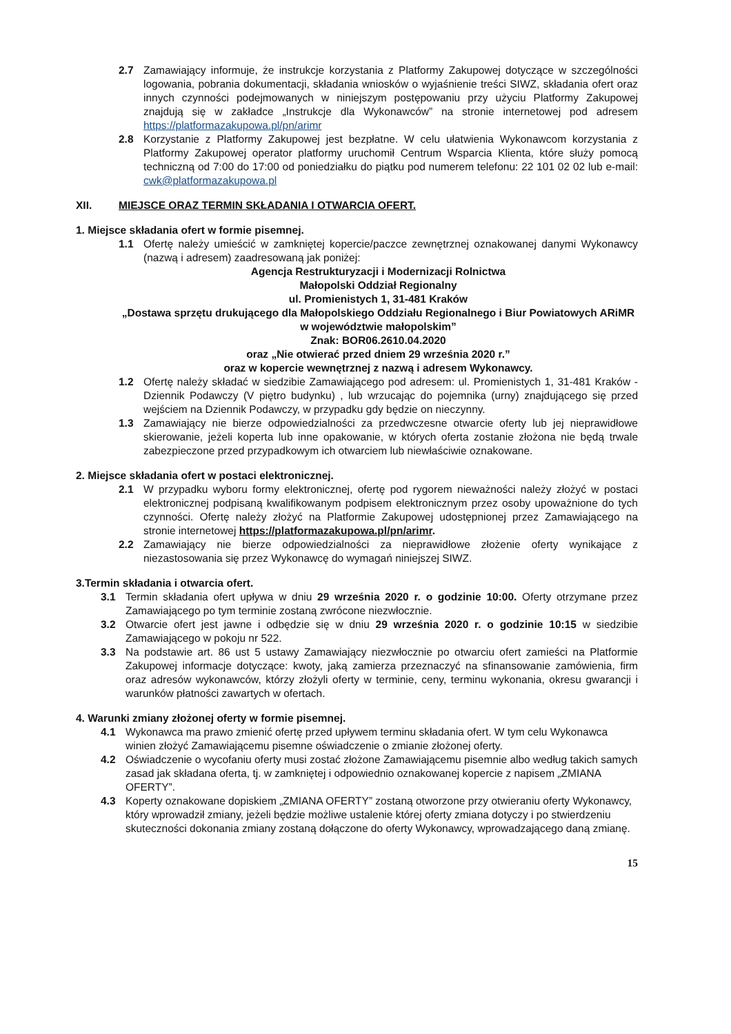2.7 Zamawiający informuje, że instrukcje korzystania z Platformy Zakupowej dotyczące w szczególności logowania, pobrania dokumentacji, składania wniosków o wyjaśnienie treści SIWZ, składania ofert oraz innych czynności podejmowanych w niniejszym postępowaniu przy użyciu Platformy Zakupowej znajdują się w zakładce „Instrukcje dla Wykonawców” na stronie internetowej pod adresem https://platformazakupowa.pl/pn/arimr
2.8 Korzystanie z Platformy Zakupowej jest bezpłatne. W celu ułatwienia Wykonawcom korzystania z Platformy Zakupowej operator platformy uruchomił Centrum Wsparcia Klienta, które służy pomocą techniczną od 7:00 do 17:00 od poniedziałku do piątku pod numerem telefonu: 22 101 02 02 lub e-mail: cwk@platformazakupowa.pl
XII. MIEJSCE ORAZ TERMIN SKŁADANIA I OTWARCIA OFERT.
1. Miejsce składania ofert w formie pisemnej.
1.1 Ofertę należy umieścić w zamkniętej kopercie/paczce zewnętrznej oznakowanej danymi Wykonawcy (nazwą i adresem) zaadresowaną jak poniżej:
Agencja Restrukturyzacji i Modernizacji Rolnictwa
Małopolski Oddział Regionalny
ul. Promienistych 1, 31-481 Kraków
„Dostawa sprzętu drukującego dla Małopolskiego Oddziału Regionalnego i Biur Powiatowych ARiMR w województwie małopolskim”
Znak: BOR06.2610.04.2020
oraz „Nie otwierać przed dniem 29 września 2020 r.”
oraz w kopercie wewnętrznej z nazwą i adresem Wykonawcy.
1.2 Ofertę należy składać w siedzibie Zamawiającego pod adresem: ul. Promienistych 1, 31-481 Kraków - Dziennik Podawczy (V piętro budynku) , lub wrzucając do pojemnika (urny) znajdującego się przed wejściem na Dziennik Podawczy, w przypadku gdy będzie on nieczynny.
1.3 Zamawiający nie bierze odpowiedzialności za przedwczesne otwarcie oferty lub jej nieprawidłowe skierowanie, jeżeli koperta lub inne opakowanie, w których oferta zostanie złożona nie będą trwale zabezpieczone przed przypadkowym ich otwarciem lub niewłaściwie oznakowane.
2. Miejsce składania ofert w postaci elektronicznej.
2.1 W przypadku wyboru formy elektronicznej, ofertę pod rygorem nieważności należy złożyć w postaci elektronicznej podpisaną kwalifikowanym podpisem elektronicznym przez osoby upoważnione do tych czynności. Ofertę należy złożyć na Platformie Zakupowej udostępnionej przez Zamawiającego na stronie internetowej https://platformazakupowa.pl/pn/arimr.
2.2 Zamawiający nie bierze odpowiedzialności za nieprawidłowe złożenie oferty wynikające z niezastosowania się przez Wykonawcę do wymagań niniejszej SIWZ.
3.Termin składania i otwarcia ofert.
3.1 Termin składania ofert upływa w dniu 29 września 2020 r. o godzinie 10:00. Oferty otrzymane przez Zamawiającego po tym terminie zostaną zwrócone niezwłocznie.
3.2 Otwarcie ofert jest jawne i odbędzie się w dniu 29 września 2020 r. o godzinie 10:15 w siedzibie Zamawiającego w pokoju nr 522.
3.3 Na podstawie art. 86 ust 5 ustawy Zamawiający niezwłocznie po otwarciu ofert zamieści na Platformie Zakupowej informacje dotyczące: kwoty, jaką zamierza przeznaczyć na sfinansowanie zamówienia, firm oraz adresów wykonawców, którzy złożyli oferty w terminie, ceny, terminu wykonania, okresu gwarancji i warunków płatności zawartych w ofertach.
4. Warunki zmiany złożonej oferty w formie pisemnej.
4.1 Wykonawca ma prawo zmienić ofertę przed upływem terminu składania ofert. W tym celu Wykonawca winien złożyć Zamawiającemu pisemne oświadczenie o zmianie złożonej oferty.
4.2 Oświadczenie o wycofaniu oferty musi zostać złożone Zamawiającemu pisemnie albo według takich samych zasad jak składana oferta, tj. w zamkniętej i odpowiednio oznakowanej kopercie z napisem „ZMIANA OFERTY”.
4.3 Koperty oznakowane dopiskiem „ZMIANA OFERTY” zostaną otworzone przy otwieraniu oferty Wykonawcy, który wprowadził zmiany, jeżeli będzie możliwe ustalenie której oferty zmiana dotyczy i po stwierdzeniu skuteczności dokonania zmiany zostaną dołączone do oferty Wykonawcy, wprowadzającego daną zmianę.
15